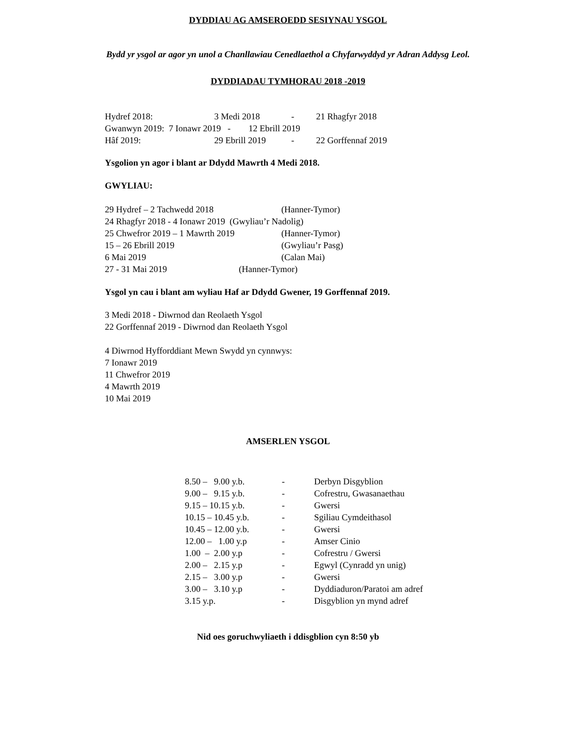DYDDIAU AG AMSEROEDD SESIYNAU YSGOL
Bydd yr ysgol ar agor yn unol a Chanllawiau Cenedlaethol a Chyfarwyddyd yr Adran Addysg Leol.
DYDDIADAU TYMHORAU 2018 -2019
| Hydref 2018: | 3 Medi 2018 | - | 21 Rhagfyr 2018 |
| Gwanwyn 2019: 7 Ionawr 2019 - 12 Ebrill 2019 | | | |
| Hâf 2019: | 29 Ebrill 2019 | - | 22 Gorffennaf 2019 |
Ysgolion yn agor i blant ar Ddydd Mawrth 4 Medi 2018.
GWYLIAU:
| 29 Hydref – 2 Tachwedd 2018 | (Hanner-Tymor) |
| 24 Rhagfyr 2018 - 4 Ionawr 2019 (Gwyliau’r Nadolig) | |
| 25 Chwefror 2019 – 1 Mawrth 2019 | (Hanner-Tymor) |
| 15 – 26 Ebrill 2019 | (Gwyliau’r Pasg) |
| 6 Mai 2019 | (Calan Mai) |
| 27 - 31 Mai 2019 (Hanner-Tymor) | |
Ysgol yn cau i blant am wyliau Haf ar Ddydd Gwener, 19 Gorffennaf 2019.
3 Medi 2018 - Diwrnod dan Reolaeth Ysgol
22 Gorffennaf 2019 - Diwrnod dan Reolaeth Ysgol
4 Diwrnod Hyfforddiant Mewn Swydd yn cynnwys:
7 Ionawr 2019
11 Chwefror 2019
4 Mawrth 2019
10 Mai 2019
AMSERLEN YSGOL
| 8.50 – 9.00 y.b. | - | Derbyn Disgyblion |
| 9.00 – 9.15 y.b. | - | Cofrestru, Gwasanaethau |
| 9.15 – 10.15 y.b. | - | Gwersi |
| 10.15 – 10.45 y.b. | - | Sgiliau Cymdeithasol |
| 10.45 – 12.00 y.b. | - | Gwersi |
| 12.00 – 1.00 y.p | - | Amser Cinio |
| 1.00 – 2.00 y.p | - | Cofrestru / Gwersi |
| 2.00 – 2.15 y.p | - | Egwyl (Cynradd yn unig) |
| 2.15 – 3.00 y.p | - | Gwersi |
| 3.00 – 3.10 y.p | - | Dyddiaduron/Paratoi am adref |
| 3.15 y.p. | - | Disgyblion yn mynd adref |
Nid oes goruchwyliaeth i ddisgblion cyn 8:50 yb